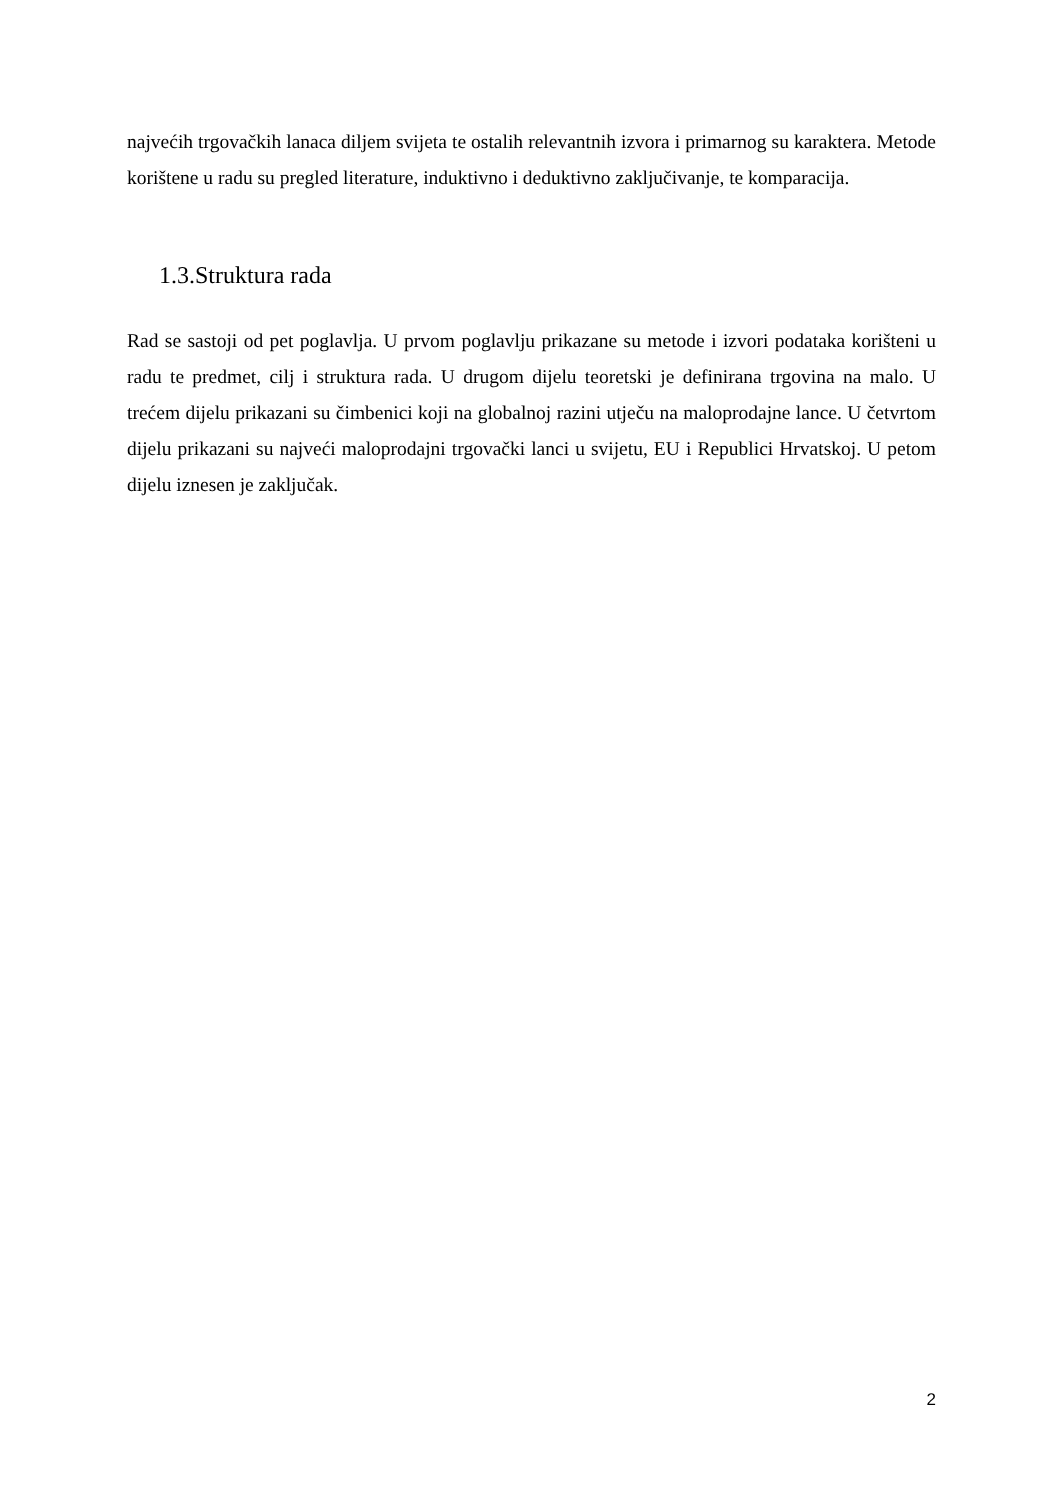najvećih trgovačkih lanaca diljem svijeta te ostalih relevantnih izvora i primarnog su karaktera. Metode korištene u radu su pregled literature, induktivno i deduktivno zaključivanje, te komparacija.
1.3.Struktura rada
Rad se sastoji od pet poglavlja. U prvom poglavlju prikazane su metode i izvori podataka korišteni u radu te predmet, cilj i struktura rada. U drugom dijelu teoretski je definirana trgovina na malo. U trećem dijelu prikazani su čimbenici koji na globalnoj razini utječu na maloprodajne lance. U četvrtom dijelu prikazani su najveći maloprodajni trgovački lanci u svijetu, EU i Republici Hrvatskoj. U petom dijelu iznesen je zaključak.
2